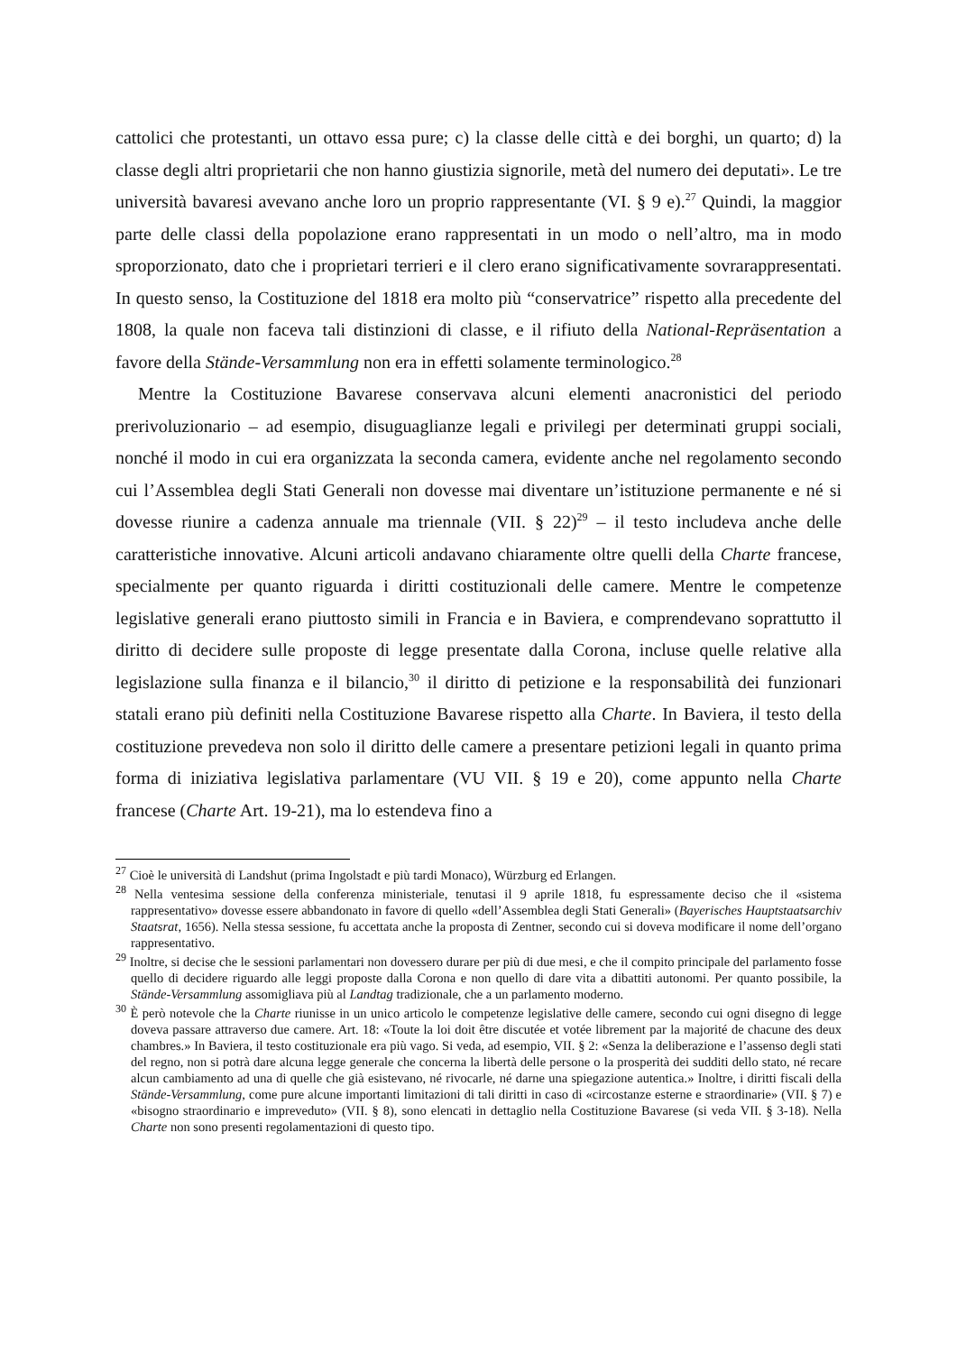cattolici che protestanti, un ottavo essa pure; c) la classe delle città e dei borghi, un quarto; d) la classe degli altri proprietarii che non hanno giustizia signorile, metà del numero dei deputati». Le tre università bavaresi avevano anche loro un proprio rappresentante (VI. § 9 e).<sup>27</sup> Quindi, la maggior parte delle classi della popolazione erano rappresentati in un modo o nell’altro, ma in modo sproporzionato, dato che i proprietari terrieri e il clero erano significativamente sovrarappresentati. In questo senso, la Costituzione del 1818 era molto più “conservatrice” rispetto alla precedente del 1808, la quale non faceva tali distinzioni di classe, e il rifiuto della National-Repräsentation a favore della Stände-Versammlung non era in effetti solamente terminologico.<sup>28</sup>
Mentre la Costituzione Bavarese conservava alcuni elementi anacronistici del periodo prerivoluzionario – ad esempio, disuguaglianze legali e privilegi per determinati gruppi sociali, nonché il modo in cui era organizzata la seconda camera, evidente anche nel regolamento secondo cui l’Assemblea degli Stati Generali non dovesse mai diventare un’istituzione permanente e né si dovesse riunire a cadenza annuale ma triennale (VII. § 22)<sup>29</sup> – il testo includeva anche delle caratteristiche innovative. Alcuni articoli andavano chiaramente oltre quelli della Charte francese, specialmente per quanto riguarda i diritti costituzionali delle camere. Mentre le competenze legislative generali erano piuttosto simili in Francia e in Baviera, e comprendevano soprattutto il diritto di decidere sulle proposte di legge presentate dalla Corona, incluse quelle relative alla legislazione sulla finanza e il bilancio,<sup>30</sup> il diritto di petizione e la responsabilità dei funzionari statali erano più definiti nella Costituzione Bavarese rispetto alla Charte. In Baviera, il testo della costituzione prevedeva non solo il diritto delle camere a presentare petizioni legali in quanto prima forma di iniziativa legislativa parlamentare (VU VII. § 19 e 20), come appunto nella Charte francese (Charte Art. 19-21), ma lo estendeva fino a
<sup>27</sup> Cioè le università di Landshut (prima Ingolstadt e più tardi Monaco), Würzburg ed Erlangen.
<sup>28</sup> Nella ventesima sessione della conferenza ministeriale, tenutasi il 9 aprile 1818, fu espressamente deciso che il «sistema rappresentativo» dovesse essere abbandonato in favore di quello «dell’Assemblea degli Stati Generali» (Bayerisches Hauptstaatsarchiv Staatsrat, 1656). Nella stessa sessione, fu accettata anche la proposta di Zentner, secondo cui si doveva modificare il nome dell’organo rappresentativo.
<sup>29</sup> Inoltre, si decise che le sessioni parlamentari non dovessero durare per più di due mesi, e che il compito principale del parlamento fosse quello di decidere riguardo alle leggi proposte dalla Corona e non quello di dare vita a dibattiti autonomi. Per quanto possibile, la Stände-Versammlung assomigliava più al Landtag tradizionale, che a un parlamento moderno.
<sup>30</sup> È però notevole che la Charte riunisse in un unico articolo le competenze legislative delle camere, secondo cui ogni disegno di legge doveva passare attraverso due camere. Art. 18: «Toute la loi doit être discutée et votée librement par la majorité de chacune des deux chambres.» In Baviera, il testo costituzionale era più vago. Si veda, ad esempio, VII. § 2: «Senza la deliberazione e l’assenso degli stati del regno, non si potrà dare alcuna legge generale che concerna la libertà delle persone o la prosperità dei sudditi dello stato, né recare alcun cambiamento ad una di quelle che già esistevano, né rivocarle, né darne una spiegazione autentica.» Inoltre, i diritti fiscali della Stände-Versammlung, come pure alcune importanti limitazioni di tali diritti in caso di «circostanze esterne e straordinarie» (VII. § 7) e «bisogno straordinario e impreveduto» (VII. § 8), sono elencati in dettaglio nella Costituzione Bavarese (si veda VII. § 3-18). Nella Charte non sono presenti regolamentazioni di questo tipo.